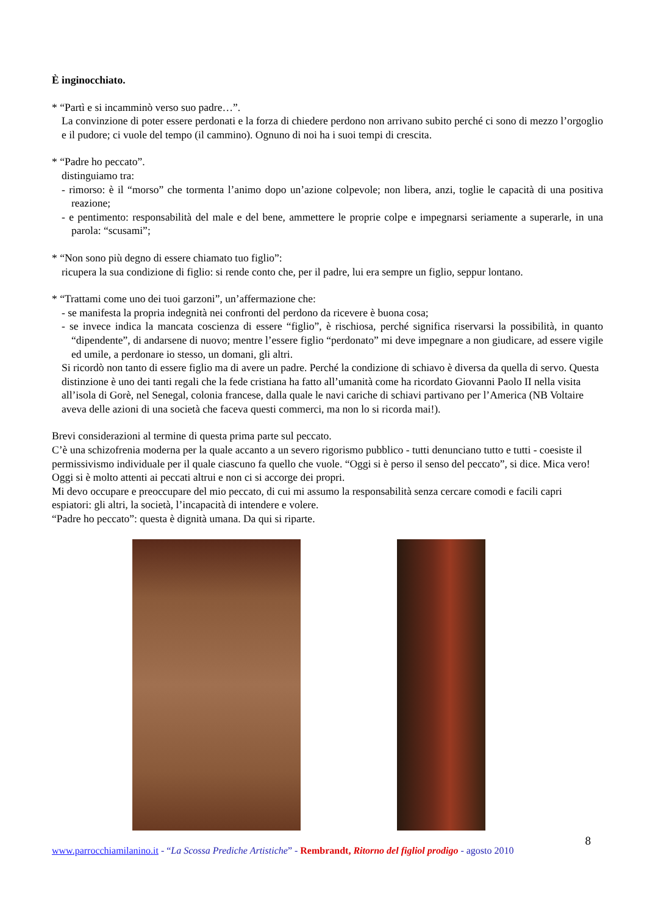È inginocchiato.
* “Partì e si incamminò verso suo padre…”.
La convinzione di poter essere perdonati e la forza di chiedere perdono non arrivano subito perché ci sono di mezzo l’orgoglio e il pudore; ci vuole del tempo (il cammino). Ognuno di noi ha i suoi tempi di crescita.
* “Padre ho peccato”.
distinguiamo tra:
- rimorso: è il “morso” che tormenta l’animo dopo un’azione colpevole; non libera, anzi, toglie le capacità di una positiva reazione;
- e pentimento: responsabilità del male e del bene, ammettere le proprie colpe e impegnarsi seriamente a superarle, in una parola: “scusami”;
* “Non sono più degno di essere chiamato tuo figlio”:
ricupera la sua condizione di figlio: si rende conto che, per il padre, lui era sempre un figlio, seppur lontano.
* “Trattami come uno dei tuoi garzoni”, un’affermazione che:
- se manifesta la propria indegnità nei confronti del perdono da ricevere è buona cosa;
- se invece indica la mancata coscienza di essere “figlio”, è rischiosa, perché significa riservarsi la possibilità, in quanto “dipendente”, di andarsene di nuovo; mentre l’essere figlio “perdonato” mi deve impegnare a non giudicare, ad essere vigile ed umile, a perdonare io stesso, un domani, gli altri.
Si ricordò non tanto di essere figlio ma di avere un padre. Perché la condizione di schiavo è diversa da quella di servo. Questa distinzione è uno dei tanti regali che la fede cristiana ha fatto all’umanità come ha ricordato Giovanni Paolo II nella visita all’isola di Gorè, nel Senegal, colonia francese, dalla quale le navi cariche di schiavi partivano per l’America (NB Voltaire aveva delle azioni di una società che faceva questi commerci, ma non lo si ricorda mai!).
Brevi considerazioni al termine di questa prima parte sul peccato.
C’è una schizofrenia moderna per la quale accanto a un severo rigorismo pubblico - tutti denunciano tutto e tutti - coesiste il permissivismo individuale per il quale ciascuno fa quello che vuole. “Oggi si è perso il senso del peccato”, si dice. Mica vero! Oggi si è molto attenti ai peccati altrui e non ci si accorge dei propri.
Mi devo occupare e preoccupare del mio peccato, di cui mi assumo la responsabilità senza cercare comodi e facili capri espiatori: gli altri, la società, l’incapacità di intendere e volere.
“Padre ho peccato”: questa è dignità umana. Da qui si riparte.
www.parrocchiamilanino.it - “La Scossa Prediche Artistiche” - Rembrandt, Ritorno del figliol prodigo - agosto 2010
8